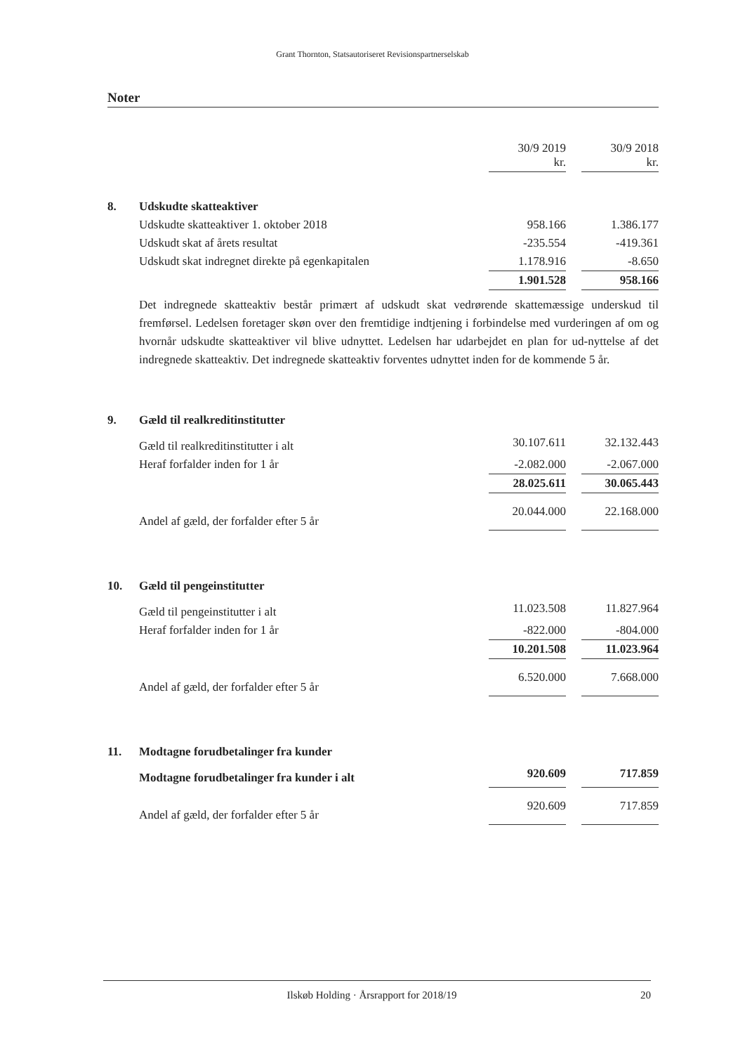Grant Thornton, Statsautoriseret Revisionspartnerselskab
Noter
| | | 30/9 2019 kr. | | 30/9 2018 kr. |
| 8. | Udskudte skatteaktiver | | | |
| | Udskudte skatteaktiver 1. oktober 2018 | 958.166 | | 1.386.177 |
| | Udskudt skat af årets resultat | -235.554 | | -419.361 |
| | Udskudt skat indregnet direkte på egenkapitalen | 1.178.916 | | -8.650 |
| | | 1.901.528 | | 958.166 |
Det indregnede skatteaktiv består primært af udskudt skat vedrørende skattemæssige underskud til fremførsel. Ledelsen foretager skøn over den fremtidige indtjening i forbindelse med vurderingen af om og hvornår udskudte skatteaktiver vil blive udnyttet. Ledelsen har udarbejdet en plan for ud-nyttelse af det indregnede skatteaktiv. Det indregnede skatteaktiv forventes udnyttet inden for de kommende 5 år.
| 9. | Gæld til realkreditinstitutter | | | |
| | Gæld til realkreditinstitutter i alt | 30.107.611 | | 32.132.443 |
| | Heraf forfalder inden for 1 år | -2.082.000 | | -2.067.000 |
| | | 28.025.611 | | 30.065.443 |
| | Andel af gæld, der forfalder efter 5 år | 20.044.000 | | 22.168.000 |
| 10. | Gæld til pengeinstitutter | | | |
| | Gæld til pengeinstitutter i alt | 11.023.508 | | 11.827.964 |
| | Heraf forfalder inden for 1 år | -822.000 | | -804.000 |
| | | 10.201.508 | | 11.023.964 |
| | Andel af gæld, der forfalder efter 5 år | 6.520.000 | | 7.668.000 |
| 11. | Modtagne forudbetalinger fra kunder | | | |
| | Modtagne forudbetalinger fra kunder i alt | 920.609 | | 717.859 |
| | Andel af gæld, der forfalder efter 5 år | 920.609 | | 717.859 |
Ilskøb Holding · Årsrapport for 2018/19 20